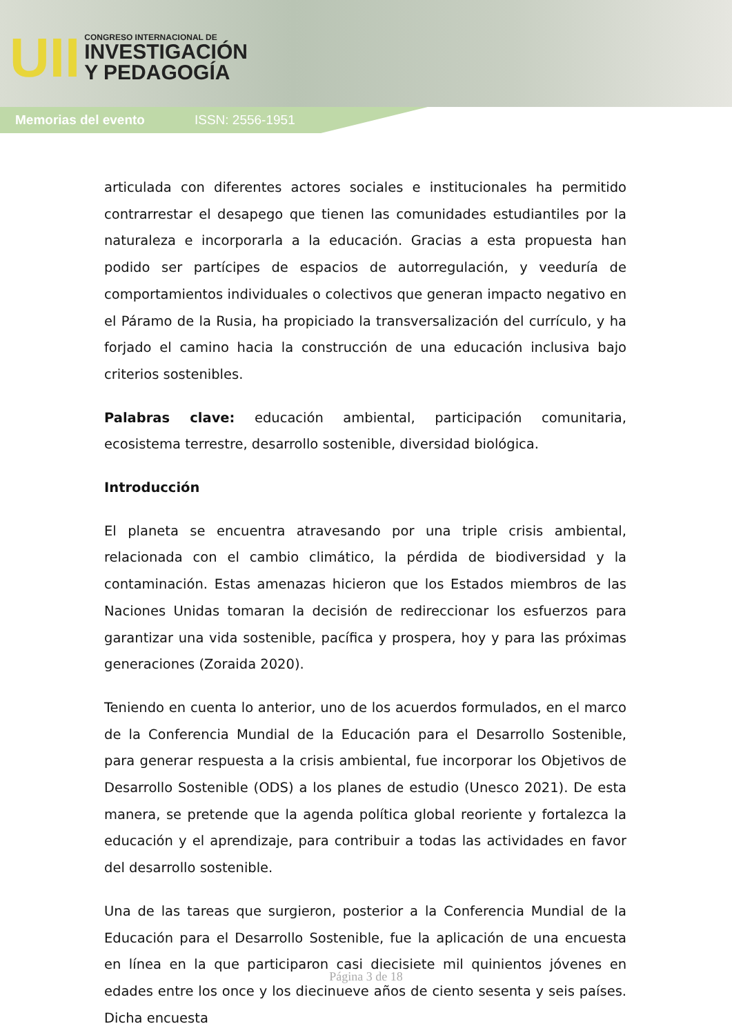UII
CONGRESO INTERNACIONAL DE
INVESTIGACIÓN
Y PEDAGOGÍA
Memorias del evento ISSN: 2556-1951
articulada con diferentes actores sociales e institucionales ha permitido contrarrestar el desapego que tienen las comunidades estudiantiles por la naturaleza e incorporarla a la educación. Gracias a esta propuesta han podido ser partícipes de espacios de autorregulación, y veeduría de comportamientos individuales o colectivos que generan impacto negativo en el Páramo de la Rusia, ha propiciado la transversalización del currículo, y ha forjado el camino hacia la construcción de una educación inclusiva bajo criterios sostenibles.
Palabras clave: educación ambiental, participación comunitaria, ecosistema terrestre, desarrollo sostenible, diversidad biológica.
Introducción
El planeta se encuentra atravesando por una triple crisis ambiental, relacionada con el cambio climático, la pérdida de biodiversidad y la contaminación. Estas amenazas hicieron que los Estados miembros de las Naciones Unidas tomaran la decisión de redireccionar los esfuerzos para garantizar una vida sostenible, pacífica y prospera, hoy y para las próximas generaciones (Zoraida 2020).
Teniendo en cuenta lo anterior, uno de los acuerdos formulados, en el marco de la Conferencia Mundial de la Educación para el Desarrollo Sostenible, para generar respuesta a la crisis ambiental, fue incorporar los Objetivos de Desarrollo Sostenible (ODS) a los planes de estudio (Unesco 2021). De esta manera, se pretende que la agenda política global reoriente y fortalezca la educación y el aprendizaje, para contribuir a todas las actividades en favor del desarrollo sostenible.
Una de las tareas que surgieron, posterior a la Conferencia Mundial de la Educación para el Desarrollo Sostenible, fue la aplicación de una encuesta en línea en la que participaron casi diecisiete mil quinientos jóvenes en edades entre los once y los diecinueve años de ciento sesenta y seis países. Dicha encuesta
Página 3 de 18